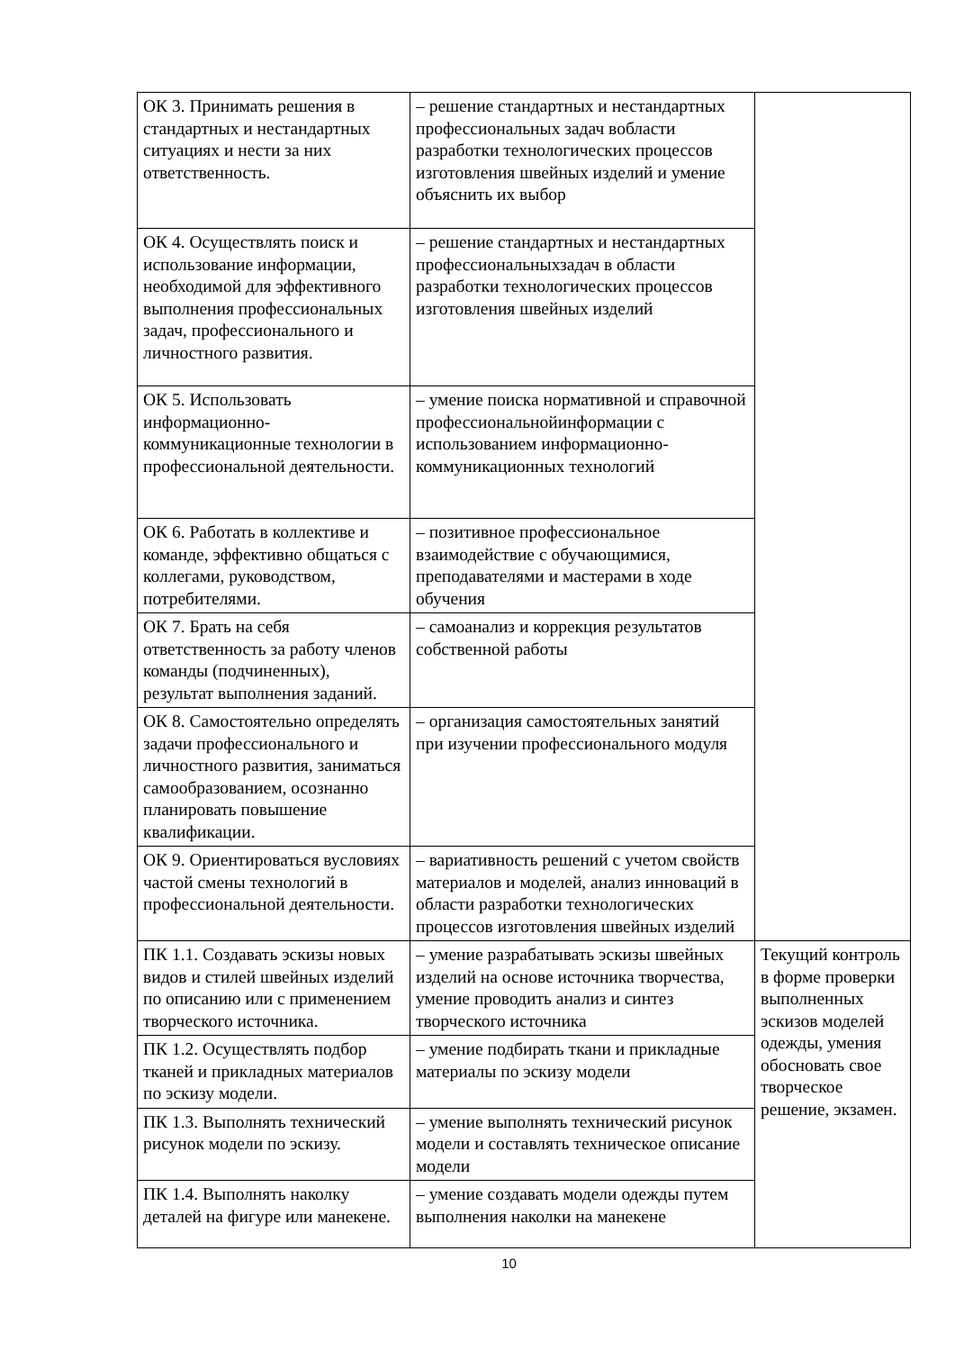| ОК 3. Принимать решения в стандартных и нестандартных ситуациях и нести за них ответственность. | – решение стандартных и нестандартных профессиональных задач вобласти разработки технологических процессов изготовления швейных изделий и умение объяснить их выбор | |
| ОК 4. Осуществлять поиск и использование информации, необходимой для эффективного выполнения профессиональных задач, профессионального и личностного развития. | – решение стандартных и нестандартных профессиональныхзадач в области разработки технологических процессов изготовления швейных изделий | |
| ОК 5. Использовать информационно-коммуникационные технологии в профессиональной деятельности. | – умение поиска нормативной и справочной профессиональнойинформации с использованием информационно-коммуникационных технологий | |
| ОК 6. Работать в коллективе и команде, эффективно общаться с коллегами, руководством, потребителями. | – позитивное профессиональное взаимодействие с обучающимися, преподавателями и мастерами в ходе обучения | |
| ОК 7. Брать на себя ответственность за работу членов команды (подчиненных), результат выполнения заданий. | – самоанализ и коррекция результатов собственной работы | |
| ОК 8. Самостоятельно определять задачи профессионального и личностного развития, заниматься самообразованием, осознанно планировать повышение квалификации. | – организация самостоятельных занятий при изучении профессионального модуля | |
| ОК 9. Ориентироваться вусловиях частой смены технологий в профессиональной деятельности. | – вариативность решений с учетом свойств материалов и моделей, анализ инноваций в области разработки технологических процессов изготовления швейных изделий | |
| ПК 1.1. Создавать эскизы новых видов и стилей швейных изделий по описанию или с применением творческого источника. | – умение разрабатывать эскизы швейных изделий на основе источника творчества, умение проводить анализ и синтез творческого источника | Текущий контроль в форме проверки выполненных эскизов моделей одежды, умения обосновать свое творческое решение, экзамен. |
| ПК 1.2. Осуществлять подбор тканей и прикладных материалов по эскизу модели. | – умение подбирать ткани и прикладные материалы по эскизу модели | |
| ПК 1.3. Выполнять технический рисунок модели по эскизу. | – умение выполнять технический рисунок модели и составлять техническое описание модели | |
| ПК 1.4. Выполнять наколку деталей на фигуре или манекене. | – умение создавать модели одежды путем выполнения наколки на манекене | |
10